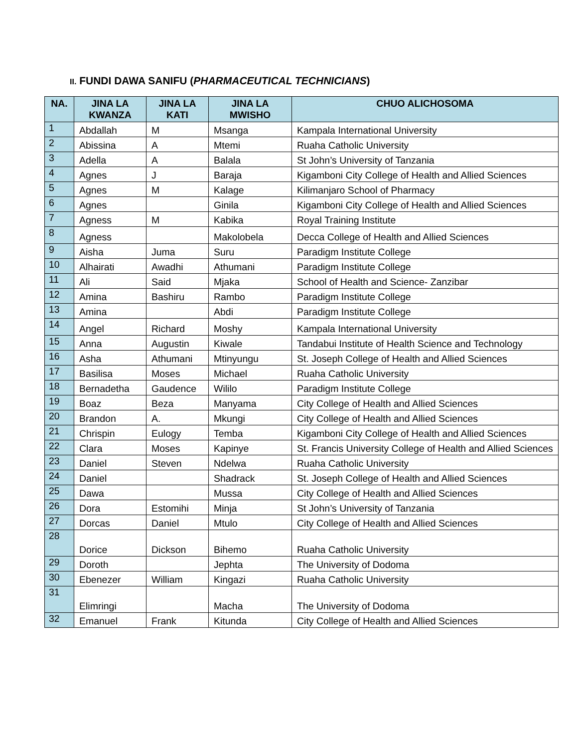II. FUNDI DAWA SANIFU (PHARMACEUTICAL TECHNICIANS)
| NA. | JINA LA KWANZA | JINA LA KATI | JINA LA MWISHO | CHUO ALICHOSOMA |
| --- | --- | --- | --- | --- |
| 1 | Abdallah | M | Msanga | Kampala International University |
| 2 | Abissina | A | Mtemi | Ruaha Catholic University |
| 3 | Adella | A | Balala | St John’s University of Tanzania |
| 4 | Agnes | J | Baraja | Kigamboni City College of Health and Allied Sciences |
| 5 | Agnes | M | Kalage | Kilimanjaro School of Pharmacy |
| 6 | Agnes | | Ginila | Kigamboni City College of Health and Allied Sciences |
| 7 | Agness | M | Kabika | Royal Training Institute |
| 8 | Agness | | Makolobela | Decca College of Health and Allied Sciences |
| 9 | Aisha | Juma | Suru | Paradigm Institute College |
| 10 | Alhairati | Awadhi | Athumani | Paradigm Institute College |
| 11 | Ali | Said | Mjaka | School of Health and Science- Zanzibar |
| 12 | Amina | Bashiru | Rambo | Paradigm Institute College |
| 13 | Amina | | Abdi | Paradigm Institute College |
| 14 | Angel | Richard | Moshy | Kampala International University |
| 15 | Anna | Augustin | Kiwale | Tandabui Institute of Health Science and Technology |
| 16 | Asha | Athumani | Mtinyungu | St. Joseph College of Health and Allied Sciences |
| 17 | Basilisa | Moses | Michael | Ruaha Catholic University |
| 18 | Bernadetha | Gaudence | Wililo | Paradigm Institute College |
| 19 | Boaz | Beza | Manyama | City College of Health and Allied Sciences |
| 20 | Brandon | A. | Mkungi | City College of Health and Allied Sciences |
| 21 | Chrispin | Eulogy | Temba | Kigamboni City College of Health and Allied Sciences |
| 22 | Clara | Moses | Kapinye | St. Francis University College of Health and Allied Sciences |
| 23 | Daniel | Steven | Ndelwa | Ruaha Catholic University |
| 24 | Daniel | | Shadrack | St. Joseph College of Health and Allied Sciences |
| 25 | Dawa | | Mussa | City College of Health and Allied Sciences |
| 26 | Dora | Estomihi | Minja | St John’s University of Tanzania |
| 27 | Dorcas | Daniel | Mtulo | City College of Health and Allied Sciences |
| 28 | Dorice | Dickson | Bihemo | Ruaha Catholic University |
| 29 | Doroth | | Jephta | The University of Dodoma |
| 30 | Ebenezer | William | Kingazi | Ruaha Catholic University |
| 31 | Elimringi | | Macha | The University of Dodoma |
| 32 | Emanuel | Frank | Kitunda | City College of Health and Allied Sciences |